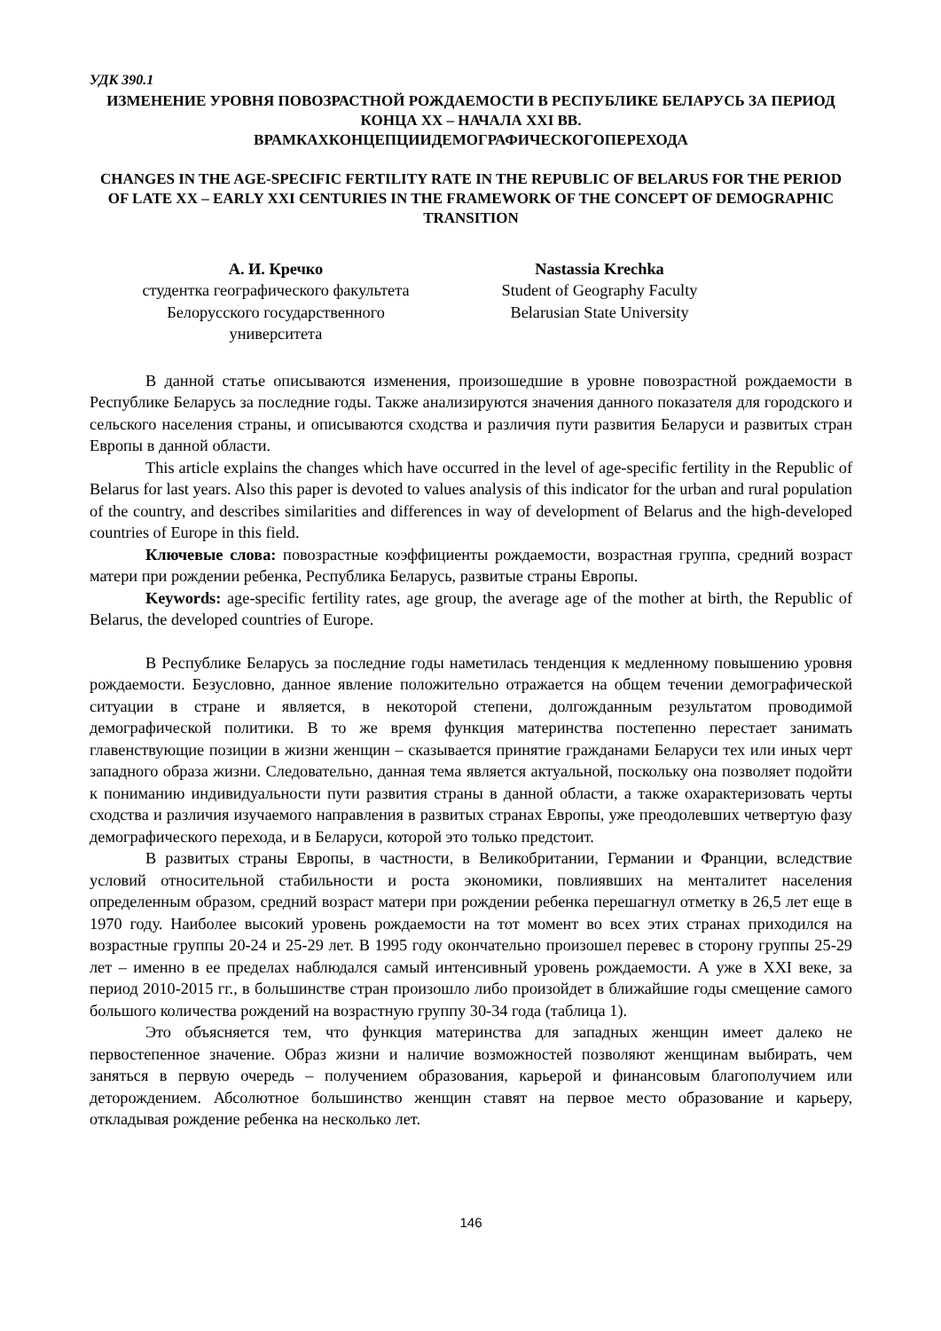УДК 390.1
ИЗМЕНЕНИЕ УРОВНЯ ПОВОЗРАСТНОЙ РОЖДАЕМОСТИ В РЕСПУБЛИКЕ БЕЛАРУСЬ ЗА ПЕРИОД КОНЦА XX – НАЧАЛА XXI ВВ.
ВРАМКАХКОНЦЕПЦИИДЕМОГРАФИЧЕСКОГОПЕРЕХОДА
CHANGES IN THE AGE-SPECIFIC FERTILITY RATE IN THE REPUBLIC OF BELARUS FOR THE PERIOD OF LATE XX – EARLY XXI CENTURIES IN THE FRAMEWORK OF THE CONCEPT OF DEMOGRAPHIC TRANSITION
А. И. Кречко
студентка географического факультета
Белорусского государственного
университета
Nastassia Krechka
Student of Geography Faculty
Belarusian State University
В данной статье описываются изменения, произошедшие в уровне повозрастной рождаемости в Республике Беларусь за последние годы. Также анализируются значения данного показателя для городского и сельского населения страны, и описываются сходства и различия пути развития Беларуси и развитых стран Европы в данной области.
This article explains the changes which have occurred in the level of age-specific fertility in the Republic of Belarus for last years. Also this paper is devoted to values analysis of this indicator for the urban and rural population of the country, and describes similarities and differences in way of development of Belarus and the high-developed countries of Europe in this field.
Ключевые слова: повозрастные коэффициенты рождаемости, возрастная группа, средний возраст матери при рождении ребенка, Республика Беларусь, развитые страны Европы.
Keywords: age-specific fertility rates, age group, the average age of the mother at birth, the Republic of Belarus, the developed countries of Europe.
В Республике Беларусь за последние годы наметилась тенденция к медленному повышению уровня рождаемости. Безусловно, данное явление положительно отражается на общем течении демографической ситуации в стране и является, в некоторой степени, долгожданным результатом проводимой демографической политики. В то же время функция материнства постепенно перестает занимать главенствующие позиции в жизни женщин – сказывается принятие гражданами Беларуси тех или иных черт западного образа жизни. Следовательно, данная тема является актуальной, поскольку она позволяет подойти к пониманию индивидуальности пути развития страны в данной области, а также охарактеризовать черты сходства и различия изучаемого направления в развитых странах Европы, уже преодолевших четвертую фазу демографического перехода, и в Беларуси, которой это только предстоит.
В развитых страны Европы, в частности, в Великобритании, Германии и Франции, вследствие условий относительной стабильности и роста экономики, повлиявших на менталитет населения определенным образом, средний возраст матери при рождении ребенка перешагнул отметку в 26,5 лет еще в 1970 году. Наиболее высокий уровень рождаемости на тот момент во всех этих странах приходился на возрастные группы 20-24 и 25-29 лет. В 1995 году окончательно произошел перевес в сторону группы 25-29 лет – именно в ее пределах наблюдался самый интенсивный уровень рождаемости. А уже в XXI веке, за период 2010-2015 гг., в большинстве стран произошло либо произойдет в ближайшие годы смещение самого большого количества рождений на возрастную группу 30-34 года (таблица 1).
Это объясняется тем, что функция материнства для западных женщин имеет далеко не первостепенное значение. Образ жизни и наличие возможностей позволяют женщинам выбирать, чем заняться в первую очередь – получением образования, карьерой и финансовым благополучием или деторождением. Абсолютное большинство женщин ставят на первое место образование и карьеру, откладывая рождение ребенка на несколько лет.
146